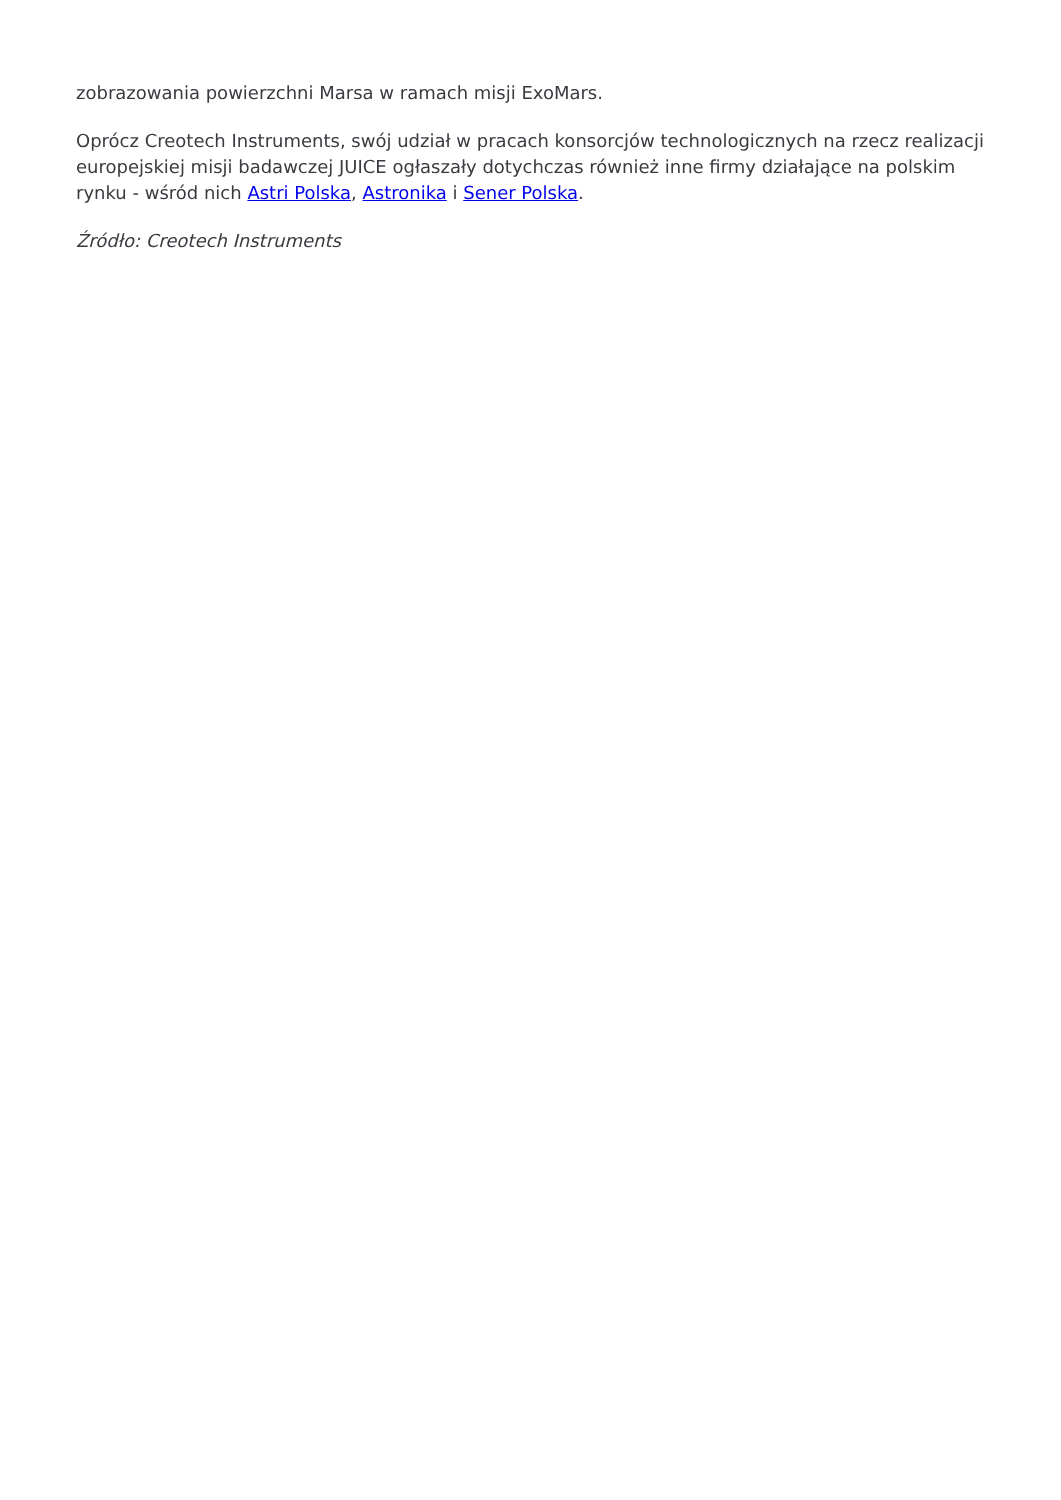zobrazowania powierzchni Marsa w ramach misji ExoMars.
Oprócz Creotech Instruments, swój udział w pracach konsorcjów technologicznych na rzecz realizacji europejskiej misji badawczej JUICE ogłaszały dotychczas również inne firmy działające na polskim rynku - wśród nich Astri Polska, Astronika i Sener Polska.
Źródło: Creotech Instruments